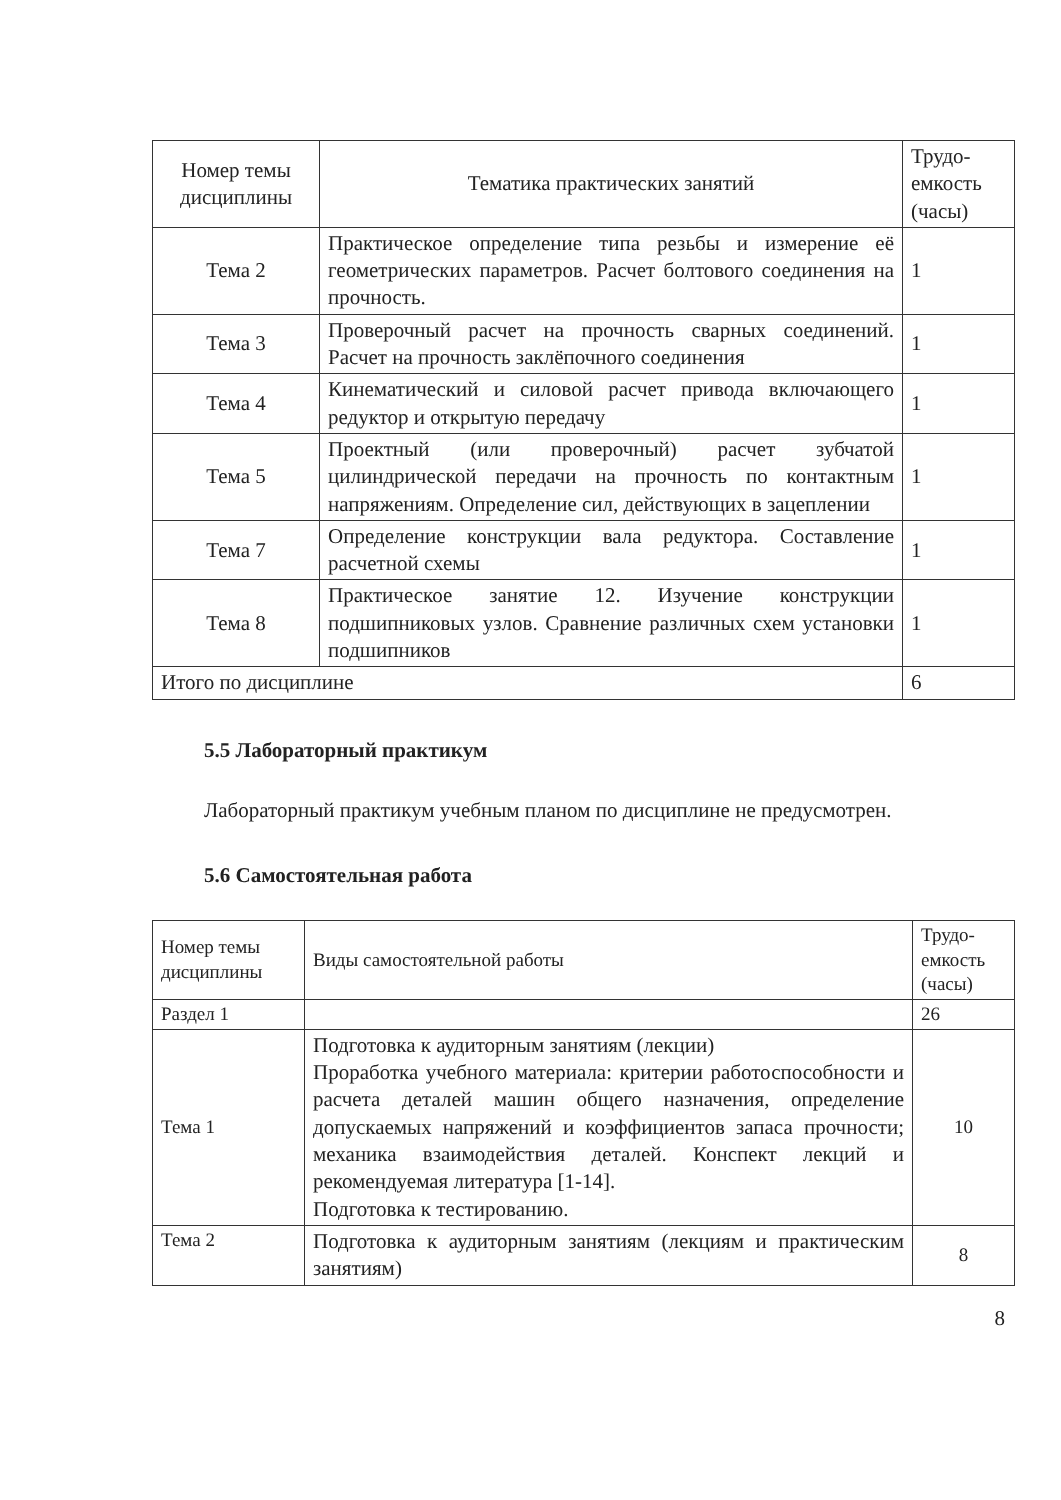| Номер темы дисциплины | Тематика практических занятий | Трудо-емкость (часы) |
| --- | --- | --- |
| Тема 2 | Практическое определение типа резьбы и измерение её геометрических параметров. Расчет болтового соединения на прочность. | 1 |
| Тема 3 | Проверочный расчет на прочность сварных соединений. Расчет на прочность заклёпочного соединения | 1 |
| Тема 4 | Кинематический и силовой расчет привода включающего редуктор и открытую передачу | 1 |
| Тема 5 | Проектный (или проверочный) расчет зубчатой цилиндрической передачи на прочность по контактным напряжениям. Определение сил, действующих в зацеплении | 1 |
| Тема 7 | Определение конструкции вала редуктора. Составление расчетной схемы | 1 |
| Тема 8 | Практическое занятие 12. Изучение конструкции подшипниковых узлов. Сравнение различных схем установки подшипников | 1 |
| Итого по дисциплине | | 6 |
5.5 Лабораторный практикум
Лабораторный практикум учебным планом по дисциплине не предусмотрен.
5.6 Самостоятельная работа
| Номер темы дисциплины | Виды самостоятельной работы | Трудо-емкость (часы) |
| Раздел 1 | | 26 |
| Тема 1 | Подготовка к аудиторным занятиям (лекции) Проработка учебного материала: критерии работоспособности и расчета деталей машин общего назначения, определение допускаемых напряжений и коэффициентов запаса прочности; механика взаимодействия деталей. Конспект лекций и рекомендуемая литература [1-14]. Подготовка к тестированию. | 10 |
| Тема 2 | Подготовка к аудиторным занятиям (лекциям и практическим занятиям) | 8 |
8